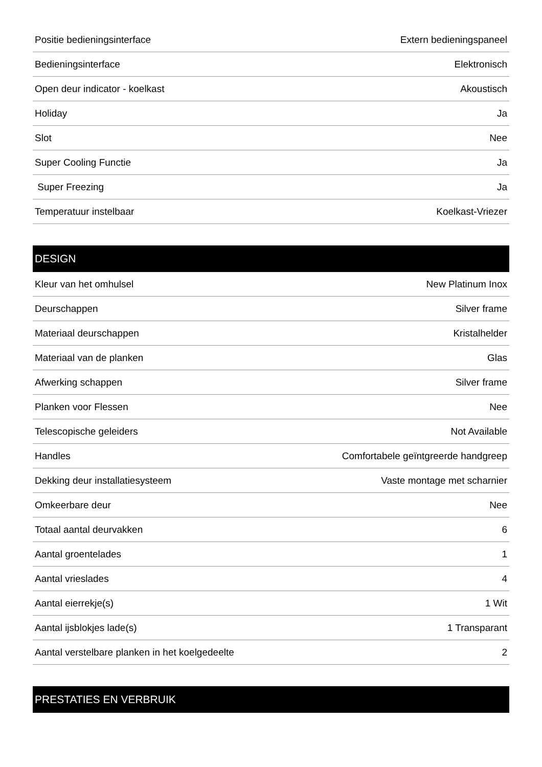| Positie bedieningsinterface | Extern bedieningspaneel |
| Bedieningsinterface | Elektronisch |
| Open deur indicator - koelkast | Akoustisch |
| Holiday | Ja |
| Slot | Nee |
| Super Cooling Functie | Ja |
| Super Freezing | Ja |
| Temperatuur instelbaar | Koelkast-Vriezer |
DESIGN
| Kleur van het omhulsel | New Platinum Inox |
| Deurschappen | Silver frame |
| Materiaal deurschappen | Kristalhelder |
| Materiaal van de planken | Glas |
| Afwerking schappen | Silver frame |
| Planken voor Flessen | Nee |
| Telescopische geleiders | Not Available |
| Handles | Comfortabele geïntgreerde handgreep |
| Dekking deur installatiesysteem | Vaste montage met scharnier |
| Omkeerbare deur | Nee |
| Totaal aantal deurvakken | 6 |
| Aantal groentelades | 1 |
| Aantal vrieslades | 4 |
| Aantal eierrekje(s) | 1 Wit |
| Aantal ijsblokjes lade(s) | 1 Transparant |
| Aantal verstelbare planken in het koelgedeelte | 2 |
PRESTATIES EN VERBRUIK